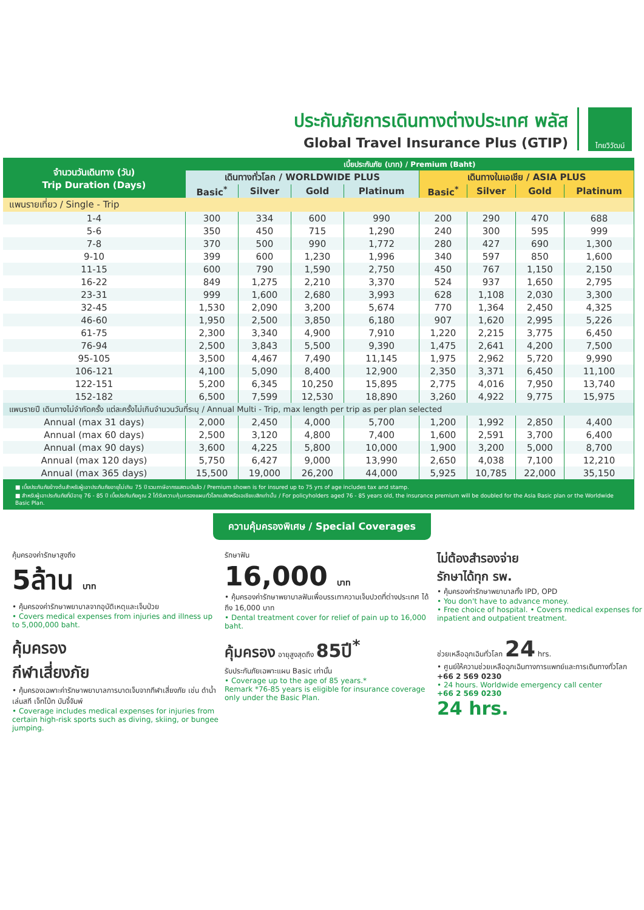ประกันภัยการเดินทางต่างประเทศ พลัส
Global Travel Insurance Plus (GTIP)
ไทยวิวัฒน์
| จำนวนวันเดินทาง (วัน) Trip Duration (Days) | เบี้ยประกันภัย (บาท) / Premium (Baht) | | | | | | | |
| --- | --- | --- | --- | --- | --- | --- | --- | --- |
| | เดินทางทั่วโลก / WORLDWIDE PLUS | | | | เดินทางในเอเชีย / ASIA PLUS | | | |
| | Basic<sup>*</sup> | Silver | Gold | Platinum | Basic<sup>*</sup> | Silver | Gold | Platinum |
| แพนรายเที่ยว / Single - Trip | | | | | | | | |
| 1-4 | 300 | 334 | 600 | 990 | 200 | 290 | 470 | 688 |
| 5-6 | 350 | 450 | 715 | 1,290 | 240 | 300 | 595 | 999 |
| 7-8 | 370 | 500 | 990 | 1,772 | 280 | 427 | 690 | 1,300 |
| 9-10 | 399 | 600 | 1,230 | 1,996 | 340 | 597 | 850 | 1,600 |
| 11-15 | 600 | 790 | 1,590 | 2,750 | 450 | 767 | 1,150 | 2,150 |
| 16-22 | 849 | 1,275 | 2,210 | 3,370 | 524 | 937 | 1,650 | 2,795 |
| 23-31 | 999 | 1,600 | 2,680 | 3,993 | 628 | 1,108 | 2,030 | 3,300 |
| 32-45 | 1,530 | 2,090 | 3,200 | 5,674 | 770 | 1,364 | 2,450 | 4,325 |
| 46-60 | 1,950 | 2,500 | 3,850 | 6,180 | 907 | 1,620 | 2,995 | 5,226 |
| 61-75 | 2,300 | 3,340 | 4,900 | 7,910 | 1,220 | 2,215 | 3,775 | 6,450 |
| 76-94 | 2,500 | 3,843 | 5,500 | 9,390 | 1,475 | 2,641 | 4,200 | 7,500 |
| 95-105 | 3,500 | 4,467 | 7,490 | 11,145 | 1,975 | 2,962 | 5,720 | 9,990 |
| 106-121 | 4,100 | 5,090 | 8,400 | 12,900 | 2,350 | 3,371 | 6,450 | 11,100 |
| 122-151 | 5,200 | 6,345 | 10,250 | 15,895 | 2,775 | 4,016 | 7,950 | 13,740 |
| 152-182 | 6,500 | 7,599 | 12,530 | 18,890 | 3,260 | 4,922 | 9,775 | 15,975 |
| แพนรายปี เดินทางไม่จำกัดครั้ง แต่ละครั้งไม่เกินจำนวนวันที่ระบุ / Annual Multi - Trip, max length per trip as per plan selected | | | | | | | | |
| Annual (max 31 days) | 2,000 | 2,450 | 4,000 | 5,700 | 1,200 | 1,992 | 2,850 | 4,400 |
| Annual (max 60 days) | 2,500 | 3,120 | 4,800 | 7,400 | 1,600 | 2,591 | 3,700 | 6,400 |
| Annual (max 90 days) | 3,600 | 4,225 | 5,800 | 10,000 | 1,900 | 3,200 | 5,000 | 8,700 |
| Annual (max 120 days) | 5,750 | 6,427 | 9,000 | 13,990 | 2,650 | 4,038 | 7,100 | 12,210 |
| Annual (max 365 days) | 15,500 | 19,000 | 26,200 | 44,000 | 5,925 | 10,785 | 22,000 | 35,150 |
■ เบี้ยประกันภัยข้างต้นสำหรับผู้เอาประกันภัยอายุไม่เกิน 75 ปี รวมภาษีอากรแสตมป์แล้ว / Premium shown is for insured up to 75 yrs of age includes tax and stamp.
■ สำหรับผู้เอาประกันภัยที่มีอายุ 76 - 85 ปี เบี้ยประกันภัยคูณ 2 ได้รับความคุ้มครองแผนทั่วโลกเบสิกหรือเอเชียเบสิกเท่านั้น / For policyholders aged 76 - 85 years old, the insurance premium will be doubled for the Asia Basic plan or the Worldwide Basic Plan.
ความคุ้มครองพิเศษ / Special Coverages
คุ้มครองค่ารักษาสูงถึง
5ล้าน บาท
• คุ้มครองค่ารักษาพยาบาลจากอุบัติเหตุและเจ็บป่วย
• Covers medical expenses from injuries and illness up to 5,000,000 baht.
รักษาฟัน
16,000 บาท
• คุ้มครองค่ารักษาพยาบาลฟันเพื่อบรรเทาความเจ็บปวดที่ต่างประเทศ ได้ถึง 16,000 บาท
• Dental treatment cover for relief of pain up to 16,000 baht.
ไม่ต้องสำรองจ่าย
รักษาได้ทุก รพ.
• คุ้มครองค่ารักษาพยาบาลทั้ง IPD, OPD
• You don't have to advance money.
• Free choice of hospital. • Covers medical expenses for inpatient and outpatient treatment.
คุ้มครอง
กีฬาเสี่ยงภัย
• คุ้มครองเฉพาะค่ารักษาพยาบาลการบาดเจ็บจากกีฬาเสี่ยงภัย เช่น ดำน้ำ เล่นสกี เจ็ทโบ้ท บันจี้จัมพ์
• Coverage includes medical expenses for injuries from certain high-risk sports such as diving, skiing, or bungee jumping.
คุ้มครอง อายุสูงสุดถึง 85ปี<sup>*</sup>
รับประกันภัยเฉพาะแผน Basic เท่านั้น
• Coverage up to the age of 85 years.*
Remark *76-85 years is eligible for insurance coverage only under the Basic Plan.
ช่วยเหลือฉุกเฉินทั่วโลก 24 hrs.
• ศูนย์ให้ความช่วยเหลือฉุกเฉินทางการแพทย์และการเดินทางทั่วโลก
+66 2 569 0230
• 24 hours. Worldwide emergency call center
+66 2 569 0230
24 hrs.